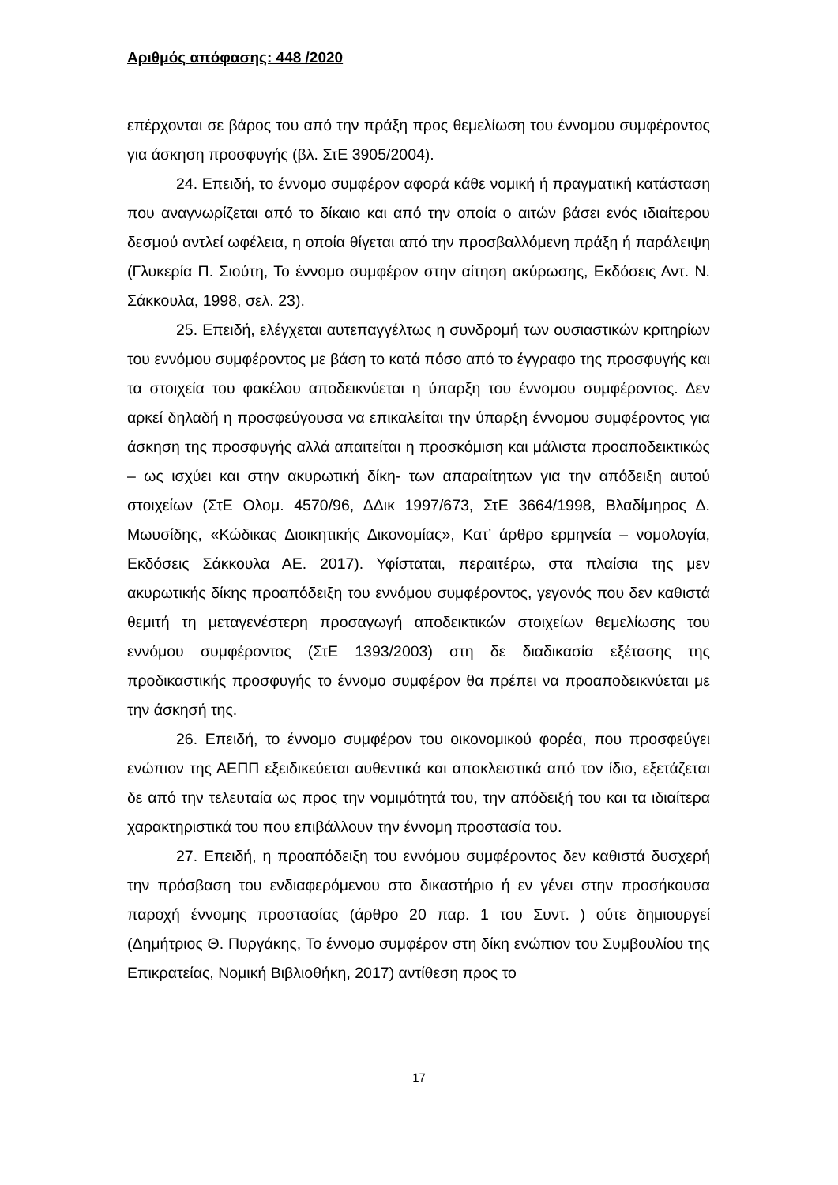Αριθμός απόφασης: 448 /2020
επέρχονται σε βάρος του από την πράξη προς θεμελίωση του έννομου συμφέροντος για άσκηση προσφυγής (βλ. ΣτΕ 3905/2004).
24. Επειδή, το έννομο συμφέρον αφορά κάθε νομική ή πραγματική κατάσταση που αναγνωρίζεται από το δίκαιο και από την οποία ο αιτών βάσει ενός ιδιαίτερου δεσμού αντλεί ωφέλεια, η οποία θίγεται από την προσβαλλόμενη πράξη ή παράλειψη (Γλυκερία Π. Σιούτη, Το έννομο συμφέρον στην αίτηση ακύρωσης, Εκδόσεις Αντ. Ν. Σάκκουλα, 1998, σελ. 23).
25. Επειδή, ελέγχεται αυτεπαγγέλτως η συνδρομή των ουσιαστικών κριτηρίων του εννόμου συμφέροντος με βάση το κατά πόσο από το έγγραφο της προσφυγής και τα στοιχεία του φακέλου αποδεικνύεται η ύπαρξη του έννομου συμφέροντος. Δεν αρκεί δηλαδή η προσφεύγουσα να επικαλείται την ύπαρξη έννομου συμφέροντος για άσκηση της προσφυγής αλλά απαιτείται η προσκόμιση και μάλιστα προαποδεικτικώς – ως ισχύει και στην ακυρωτική δίκη- των απαραίτητων για την απόδειξη αυτού στοιχείων (ΣτΕ Ολομ. 4570/96, ΔΔικ 1997/673, ΣτΕ 3664/1998, Βλαδίμηρος Δ. Μωυσίδης, «Κώδικας Διοικητικής Δικονομίας», Κατ’ άρθρο ερμηνεία – νομολογία, Εκδόσεις Σάκκουλα ΑΕ. 2017). Υφίσταται, περαιτέρω, στα πλαίσια της μεν ακυρωτικής δίκης προαπόδειξη του εννόμου συμφέροντος, γεγονός που δεν καθιστά θεμιτή τη μεταγενέστερη προσαγωγή αποδεικτικών στοιχείων θεμελίωσης του εννόμου συμφέροντος (ΣτΕ 1393/2003) στη δε διαδικασία εξέτασης της προδικαστικής προσφυγής το έννομο συμφέρον θα πρέπει να προαποδεικνύεται με την άσκησή της.
26. Επειδή, το έννομο συμφέρον του οικονομικού φορέα, που προσφεύγει ενώπιον της ΑΕΠΠ εξειδικεύεται αυθεντικά και αποκλειστικά από τον ίδιο, εξετάζεται δε από την τελευταία ως προς την νομιμότητά του, την απόδειξή του και τα ιδιαίτερα χαρακτηριστικά του που επιβάλλουν την έννομη προστασία του.
27. Επειδή, η προαπόδειξη του εννόμου συμφέροντος δεν καθιστά δυσχερή την πρόσβαση του ενδιαφερόμενου στο δικαστήριο ή εν γένει στην προσήκουσα παροχή έννομης προστασίας (άρθρο 20 παρ. 1 του Συντ. ) ούτε δημιουργεί (Δημήτριος Θ. Πυργάκης, Το έννομο συμφέρον στη δίκη ενώπιον του Συμβουλίου της Επικρατείας, Νομική Βιβλιοθήκη, 2017) αντίθεση προς το
17